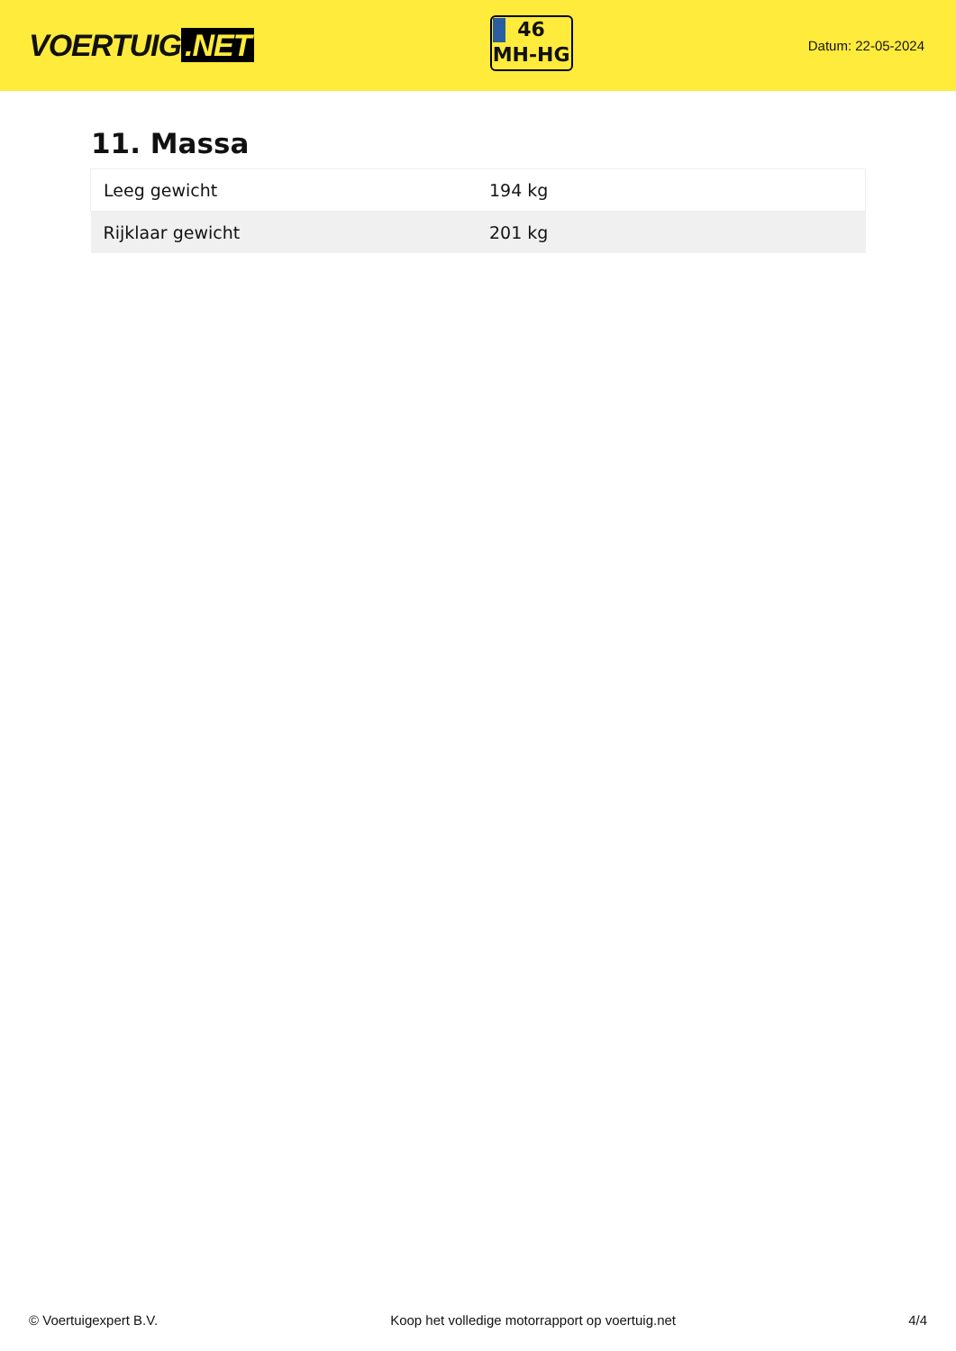VOERTUIG.NET
46
MH-HG
Datum: 22-05-2024
11. Massa
| Leeg gewicht | 194 kg |
| Rijklaar gewicht | 201 kg |
© Voertuigexpert B.V. Koop het volledige motorrapport op voertuig.net 4/4